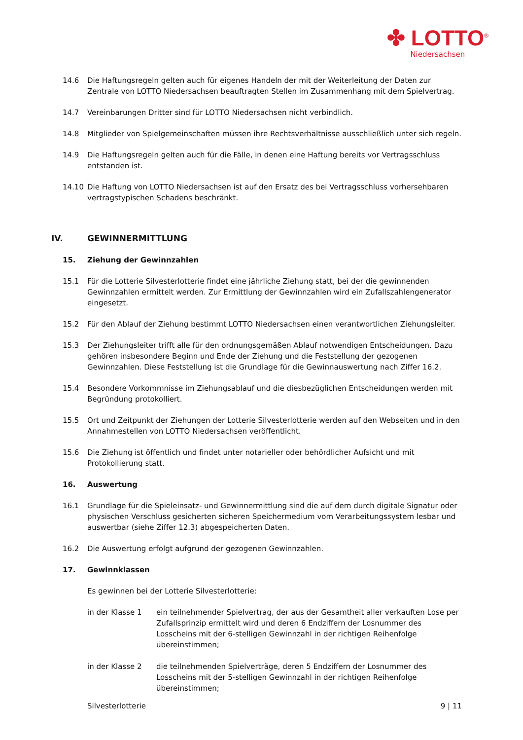✤ LOTTO<sup>®</sup>
Niedersachsen
14.6 Die Haftungsregeln gelten auch für eigenes Handeln der mit der Weiterleitung der Daten zur Zentrale von LOTTO Niedersachsen beauftragten Stellen im Zusammenhang mit dem Spielvertrag.
14.7 Vereinbarungen Dritter sind für LOTTO Niedersachsen nicht verbindlich.
14.8 Mitglieder von Spielgemeinschaften müssen ihre Rechtsverhältnisse ausschließlich unter sich regeln.
14.9 Die Haftungsregeln gelten auch für die Fälle, in denen eine Haftung bereits vor Vertragsschluss entstanden ist.
14.10 Die Haftung von LOTTO Niedersachsen ist auf den Ersatz des bei Vertragsschluss vorhersehbaren vertragstypischen Schadens beschränkt.
IV. GEWINNERMITTLUNG
15. Ziehung der Gewinnzahlen
15.1 Für die Lotterie Silvesterlotterie findet eine jährliche Ziehung statt, bei der die gewinnenden Gewinnzahlen ermittelt werden. Zur Ermittlung der Gewinnzahlen wird ein Zufallszahlengenerator eingesetzt.
15.2 Für den Ablauf der Ziehung bestimmt LOTTO Niedersachsen einen verantwortlichen Ziehungsleiter.
15.3 Der Ziehungsleiter trifft alle für den ordnungsgemäßen Ablauf notwendigen Entscheidungen. Dazu gehören insbesondere Beginn und Ende der Ziehung und die Feststellung der gezogenen Gewinnzahlen. Diese Feststellung ist die Grundlage für die Gewinnauswertung nach Ziffer 16.2.
15.4 Besondere Vorkommnisse im Ziehungsablauf und die diesbezüglichen Entscheidungen werden mit Begründung protokolliert.
15.5 Ort und Zeitpunkt der Ziehungen der Lotterie Silvesterlotterie werden auf den Webseiten und in den Annahmestellen von LOTTO Niedersachsen veröffentlicht.
15.6 Die Ziehung ist öffentlich und findet unter notarieller oder behördlicher Aufsicht und mit Protokollierung statt.
16. Auswertung
16.1 Grundlage für die Spieleinsatz- und Gewinnermittlung sind die auf dem durch digitale Signatur oder physischen Verschluss gesicherten sicheren Speichermedium vom Verarbeitungssystem lesbar und auswertbar (siehe Ziffer 12.3) abgespeicherten Daten.
16.2 Die Auswertung erfolgt aufgrund der gezogenen Gewinnzahlen.
17. Gewinnklassen
Es gewinnen bei der Lotterie Silvesterlotterie:
in der Klasse 1 ein teilnehmender Spielvertrag, der aus der Gesamtheit aller verkauften Lose per Zufallsprinzip ermittelt wird und deren 6 Endziffern der Losnummer des Losscheins mit der 6-stelligen Gewinnzahl in der richtigen Reihenfolge übereinstimmen;
in der Klasse 2 die teilnehmenden Spielverträge, deren 5 Endziffern der Losnummer des Losscheins mit der 5-stelligen Gewinnzahl in der richtigen Reihenfolge übereinstimmen;
Silvesterlotterie 9 | 11